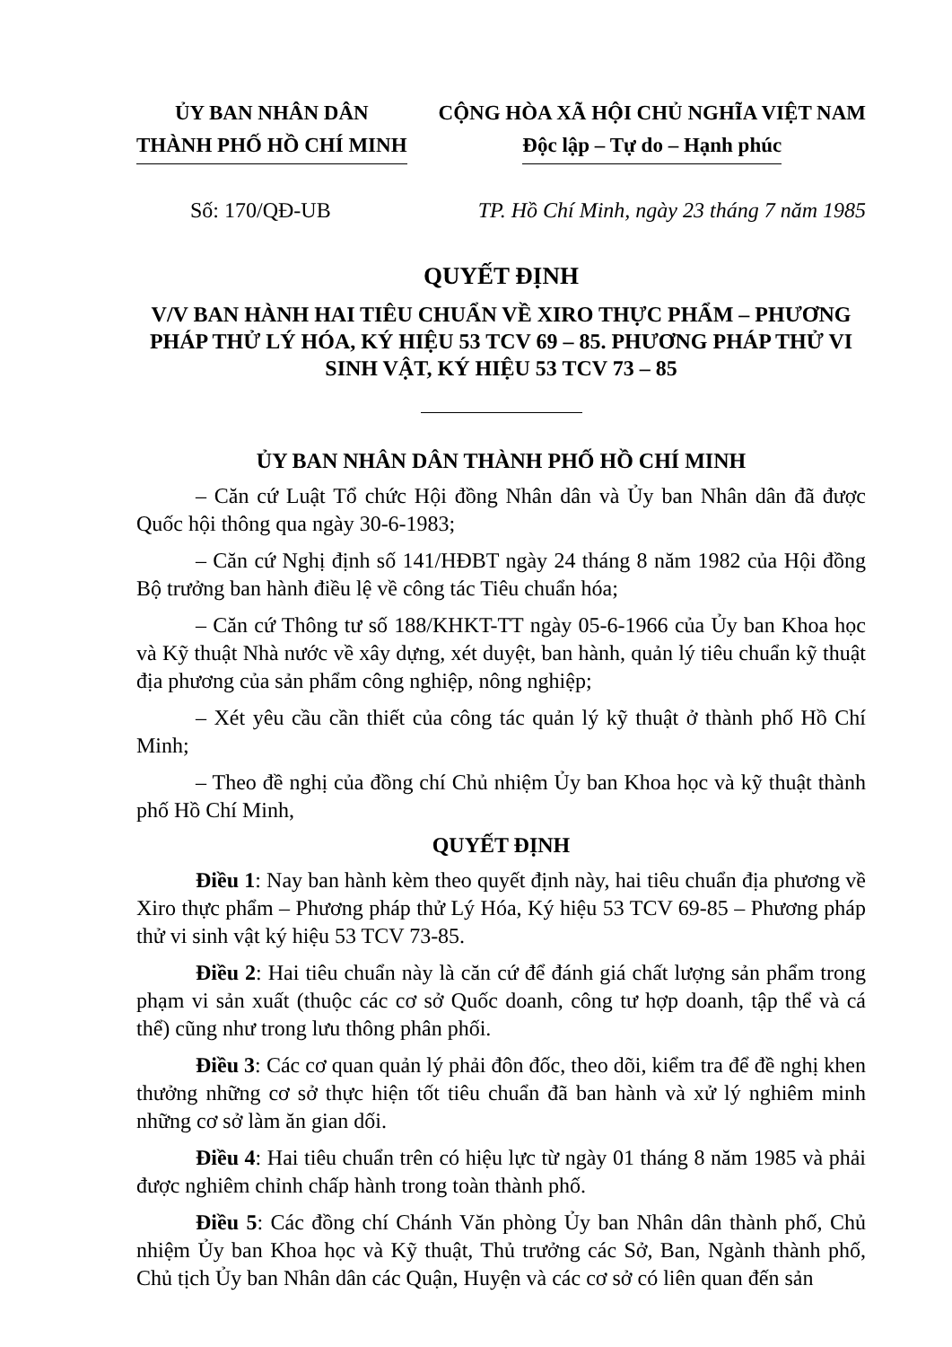ỦY BAN NHÂN DÂN
THÀNH PHỐ HỒ CHÍ MINH
CỘNG HÒA XÃ HỘI CHỦ NGHĨA VIỆT NAM
Độc lập – Tự do – Hạnh phúc
Số: 170/QĐ-UB TP. Hồ Chí Minh, ngày 23 tháng 7 năm 1985
QUYẾT ĐỊNH
V/V BAN HÀNH HAI TIÊU CHUẨN VỀ XIRO THỰC PHẨM – PHƯƠNG PHÁP THỬ LÝ HÓA, KÝ HIỆU 53 TCV 69 – 85. PHƯƠNG PHÁP THỬ VI SINH VẬT, KÝ HIỆU 53 TCV 73 – 85
ỦY BAN NHÂN DÂN THÀNH PHỐ HỒ CHÍ MINH
– Căn cứ Luật Tổ chức Hội đồng Nhân dân và Ủy ban Nhân dân đã được Quốc hội thông qua ngày 30-6-1983;
– Căn cứ Nghị định số 141/HĐBT ngày 24 tháng 8 năm 1982 của Hội đồng Bộ trưởng ban hành điều lệ về công tác Tiêu chuẩn hóa;
– Căn cứ Thông tư số 188/KHKT-TT ngày 05-6-1966 của Ủy ban Khoa học và Kỹ thuật Nhà nước về xây dựng, xét duyệt, ban hành, quản lý tiêu chuẩn kỹ thuật địa phương của sản phẩm công nghiệp, nông nghiệp;
– Xét yêu cầu cần thiết của công tác quản lý kỹ thuật ở thành phố Hồ Chí Minh;
– Theo đề nghị của đồng chí Chủ nhiệm Ủy ban Khoa học và kỹ thuật thành phố Hồ Chí Minh,
QUYẾT ĐỊNH
Điều 1: Nay ban hành kèm theo quyết định này, hai tiêu chuẩn địa phương về Xiro thực phẩm – Phương pháp thử Lý Hóa, Ký hiệu 53 TCV 69-85 – Phương pháp thử vi sinh vật ký hiệu 53 TCV 73-85.
Điều 2: Hai tiêu chuẩn này là căn cứ để đánh giá chất lượng sản phẩm trong phạm vi sản xuất (thuộc các cơ sở Quốc doanh, công tư hợp doanh, tập thể và cá thể) cũng như trong lưu thông phân phối.
Điều 3: Các cơ quan quản lý phải đôn đốc, theo dõi, kiểm tra để đề nghị khen thưởng những cơ sở thực hiện tốt tiêu chuẩn đã ban hành và xử lý nghiêm minh những cơ sở làm ăn gian dối.
Điều 4: Hai tiêu chuẩn trên có hiệu lực từ ngày 01 tháng 8 năm 1985 và phải được nghiêm chỉnh chấp hành trong toàn thành phố.
Điều 5: Các đồng chí Chánh Văn phòng Ủy ban Nhân dân thành phố, Chủ nhiệm Ủy ban Khoa học và Kỹ thuật, Thủ trưởng các Sở, Ban, Ngành thành phố, Chủ tịch Ủy ban Nhân dân các Quận, Huyện và các cơ sở có liên quan đến sản